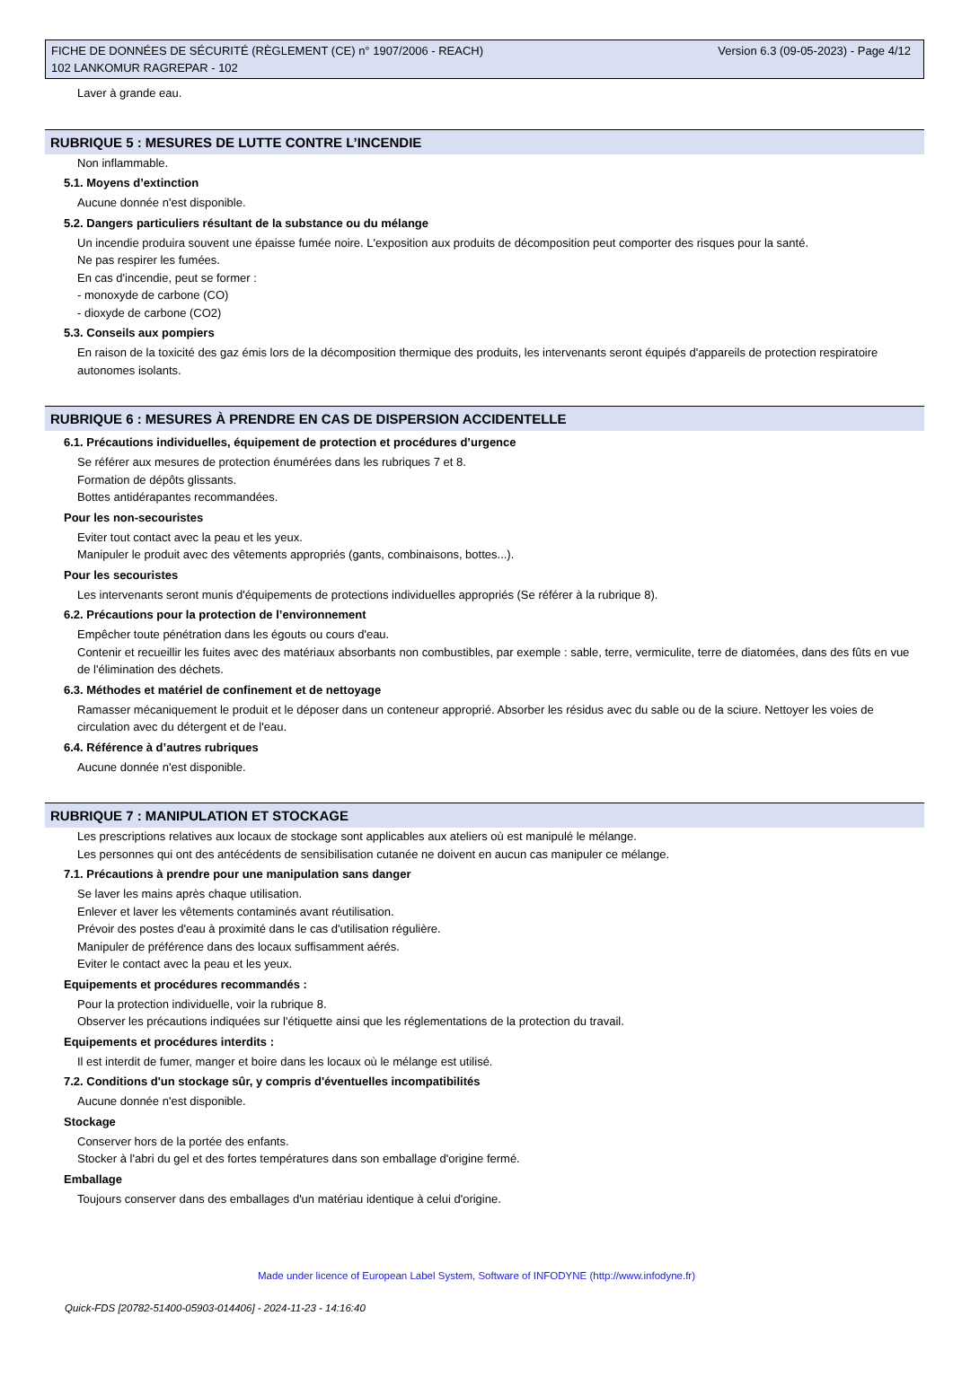Version 6.3 (09-05-2023) - Page 4/12 FICHE DE DONNÉES DE SÉCURITÉ (RÈGLEMENT (CE) n° 1907/2006 - REACH)
102 LANKOMUR RAGREPAR - 102
Laver à grande eau.
RUBRIQUE 5 : MESURES DE LUTTE CONTRE L’INCENDIE
Non inflammable.
5.1. Moyens d’extinction
Aucune donnée n'est disponible.
5.2. Dangers particuliers résultant de la substance ou du mélange
Un incendie produira souvent une épaisse fumée noire. L'exposition aux produits de décomposition peut comporter des risques pour la santé.
Ne pas respirer les fumées.
En cas d'incendie, peut se former :
- monoxyde de carbone (CO)
- dioxyde de carbone (CO2)
5.3. Conseils aux pompiers
En raison de la toxicité des gaz émis lors de la décomposition thermique des produits, les intervenants seront équipés d'appareils de protection respiratoire autonomes isolants.
RUBRIQUE 6 : MESURES À PRENDRE EN CAS DE DISPERSION ACCIDENTELLE
6.1. Précautions individuelles, équipement de protection et procédures d’urgence
Se référer aux mesures de protection énumérées dans les rubriques 7 et 8.
Formation de dépôts glissants.
Bottes antidérapantes recommandées.
Pour les non-secouristes
Eviter tout contact avec la peau et les yeux.
Manipuler le produit avec des vêtements appropriés (gants, combinaisons, bottes...).
Pour les secouristes
Les intervenants seront munis d'équipements de protections individuelles appropriés (Se référer à la rubrique 8).
6.2. Précautions pour la protection de l’environnement
Empêcher toute pénétration dans les égouts ou cours d'eau.
Contenir et recueillir les fuites avec des matériaux absorbants non combustibles, par exemple : sable, terre, vermiculite, terre de diatomées, dans des fûts en vue de l'élimination des déchets.
6.3. Méthodes et matériel de confinement et de nettoyage
Ramasser mécaniquement le produit et le déposer dans un conteneur approprié. Absorber les résidus avec du sable ou de la sciure. Nettoyer les voies de circulation avec du détergent et de l'eau.
6.4. Référence à d’autres rubriques
Aucune donnée n'est disponible.
RUBRIQUE 7 : MANIPULATION ET STOCKAGE
Les prescriptions relatives aux locaux de stockage sont applicables aux ateliers où est manipulé le mélange.
Les personnes qui ont des antécédents de sensibilisation cutanée ne doivent en aucun cas manipuler ce mélange.
7.1. Précautions à prendre pour une manipulation sans danger
Se laver les mains après chaque utilisation.
Enlever et laver les vêtements contaminés avant réutilisation.
Prévoir des postes d'eau à proximité dans le cas d'utilisation régulière.
Manipuler de préférence dans des locaux suffisamment aérés.
Eviter le contact avec la peau et les yeux.
Equipements et procédures recommandés :
Pour la protection individuelle, voir la rubrique 8.
Observer les précautions indiquées sur l'étiquette ainsi que les réglementations de la protection du travail.
Equipements et procédures interdits :
Il est interdit de fumer, manger et boire dans les locaux où le mélange est utilisé.
7.2. Conditions d'un stockage sûr, y compris d'éventuelles incompatibilités
Aucune donnée n'est disponible.
Stockage
Conserver hors de la portée des enfants.
Stocker à l'abri du gel et des fortes températures dans son emballage d'origine fermé.
Emballage
Toujours conserver dans des emballages d'un matériau identique à celui d'origine.
Made under licence of European Label System, Software of INFODYNE (http://www.infodyne.fr)
Quick-FDS [20782-51400-05903-014406] - 2024-11-23 - 14:16:40